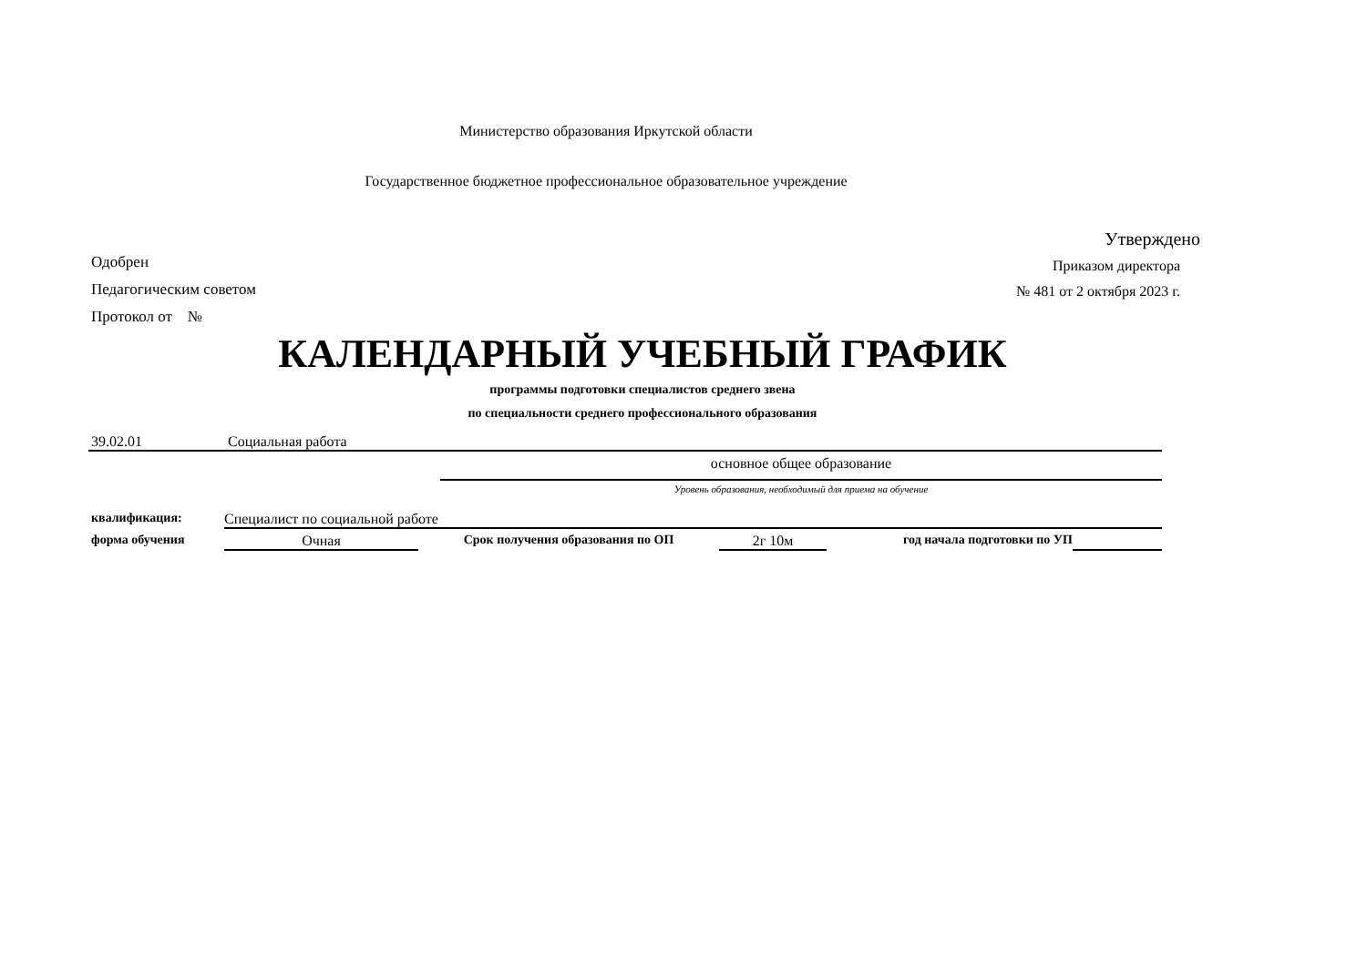Министерство образования Иркутской области
Государственное бюджетное профессиональное образовательное учреждение
Одобрен
Педагогическим советом
Протокол от №
Утверждено
Приказом директора
№ 481 от 2 октября 2023 г.
КАЛЕНДАРНЫЙ УЧЕБНЫЙ ГРАФИК
программы подготовки специалистов среднего звена
по специальности среднего профессионального образования
39.02.01 Социальная работа
основное общее образование
Уровень образования, необходимый для приема на обучение
квалификация: Специалист по социальной работе
форма обучения Очная Срок получения образования по ОП 2г 10м год начала подготовки по УП